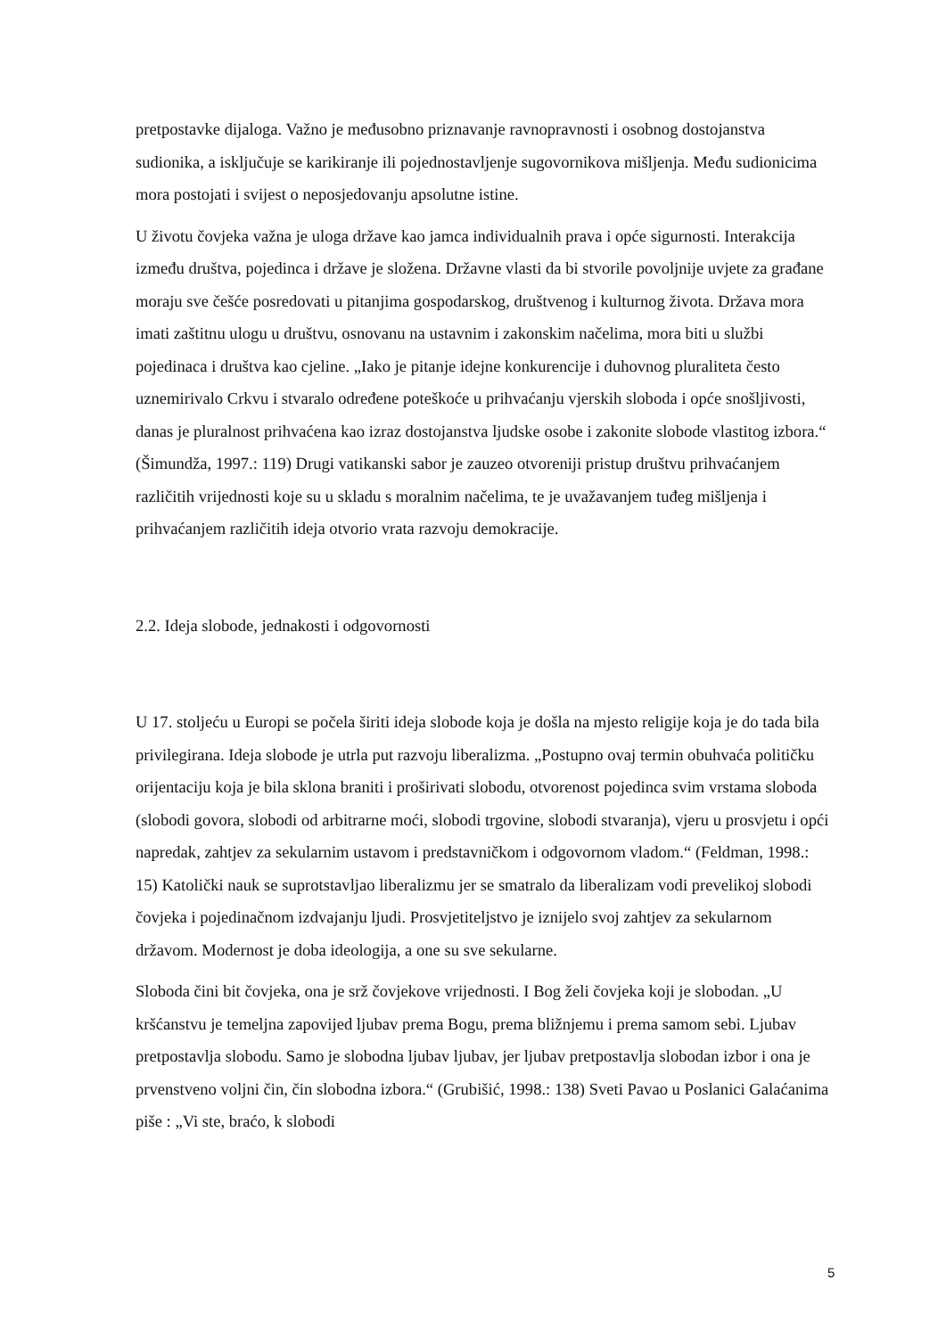pretpostavke dijaloga. Važno je međusobno priznavanje ravnopravnosti i osobnog dostojanstva sudionika, a isključuje se karikiranje ili pojednostavljenje sugovornikova mišljenja. Među sudionicima mora postojati i svijest o neposjedovanju apsolutne istine.
U životu čovjeka važna je uloga države kao jamca individualnih prava i opće sigurnosti. Interakcija između društva, pojedinca i države je složena. Državne vlasti da bi stvorile povoljnije uvjete za građane moraju sve češće posredovati u pitanjima gospodarskog, društvenog i kulturnog života. Država mora imati zaštitnu ulogu u društvu, osnovanu na ustavnim i zakonskim načelima, mora biti u službi pojedinaca i društva kao cjeline. „Iako je pitanje idejne konkurencije i duhovnog pluraliteta često uznemirivalo Crkvu i stvaralo određene poteškoće u prihvaćanju vjerskih sloboda i opće snošljivosti, danas je pluralnost prihvaćena kao izraz dostojanstva ljudske osobe i zakonite slobode vlastitog izbora.“ (Šimundža, 1997.: 119) Drugi vatikanski sabor je zauzeo otvoreniji pristup društvu prihvaćanjem različitih vrijednosti koje su u skladu s moralnim načelima, te je uvažavanjem tuđeg mišljenja i prihvaćanjem različitih ideja otvorio vrata razvoju demokracije.
2.2. Ideja slobode, jednakosti i odgovornosti
U 17. stoljeću u Europi se počela širiti ideja slobode koja je došla na mjesto religije koja je do tada bila privilegirana. Ideja slobode je utrla put razvoju liberalizma. „Postupno ovaj termin obuhvaća političku orijentaciju koja je bila sklona braniti i proširivati slobodu, otvorenost pojedinca svim vrstama sloboda (slobodi govora, slobodi od arbitrarne moći, slobodi trgovine, slobodi stvaranja), vjeru u prosvjetu i opći napredak, zahtjev za sekularnim ustavom i predstavničkom i odgovornom vladom.“ (Feldman, 1998.: 15) Katolički nauk se suprotstavljao liberalizmu jer se smatralo da liberalizam vodi prevelikoj slobodi čovjeka i pojedinačnom izdvajanju ljudi. Prosvjetiteljstvo je iznijelo svoj zahtjev za sekularnom državom. Modernost je doba ideologija, a one su sve sekularne.
Sloboda čini bit čovjeka, ona je srž čovjekove vrijednosti. I Bog želi čovjeka koji je slobodan. „U kršćanstvu je temeljna zapovijed ljubav prema Bogu, prema bližnjemu i prema samom sebi. Ljubav pretpostavlja slobodu. Samo je slobodna ljubav ljubav, jer ljubav pretpostavlja slobodan izbor i ona je prvenstveno voljni čin, čin slobodna izbora.“ (Grubišić, 1998.: 138) Sveti Pavao u Poslanici Galaćanima piše : „Vi ste, braćo, k slobodi
5